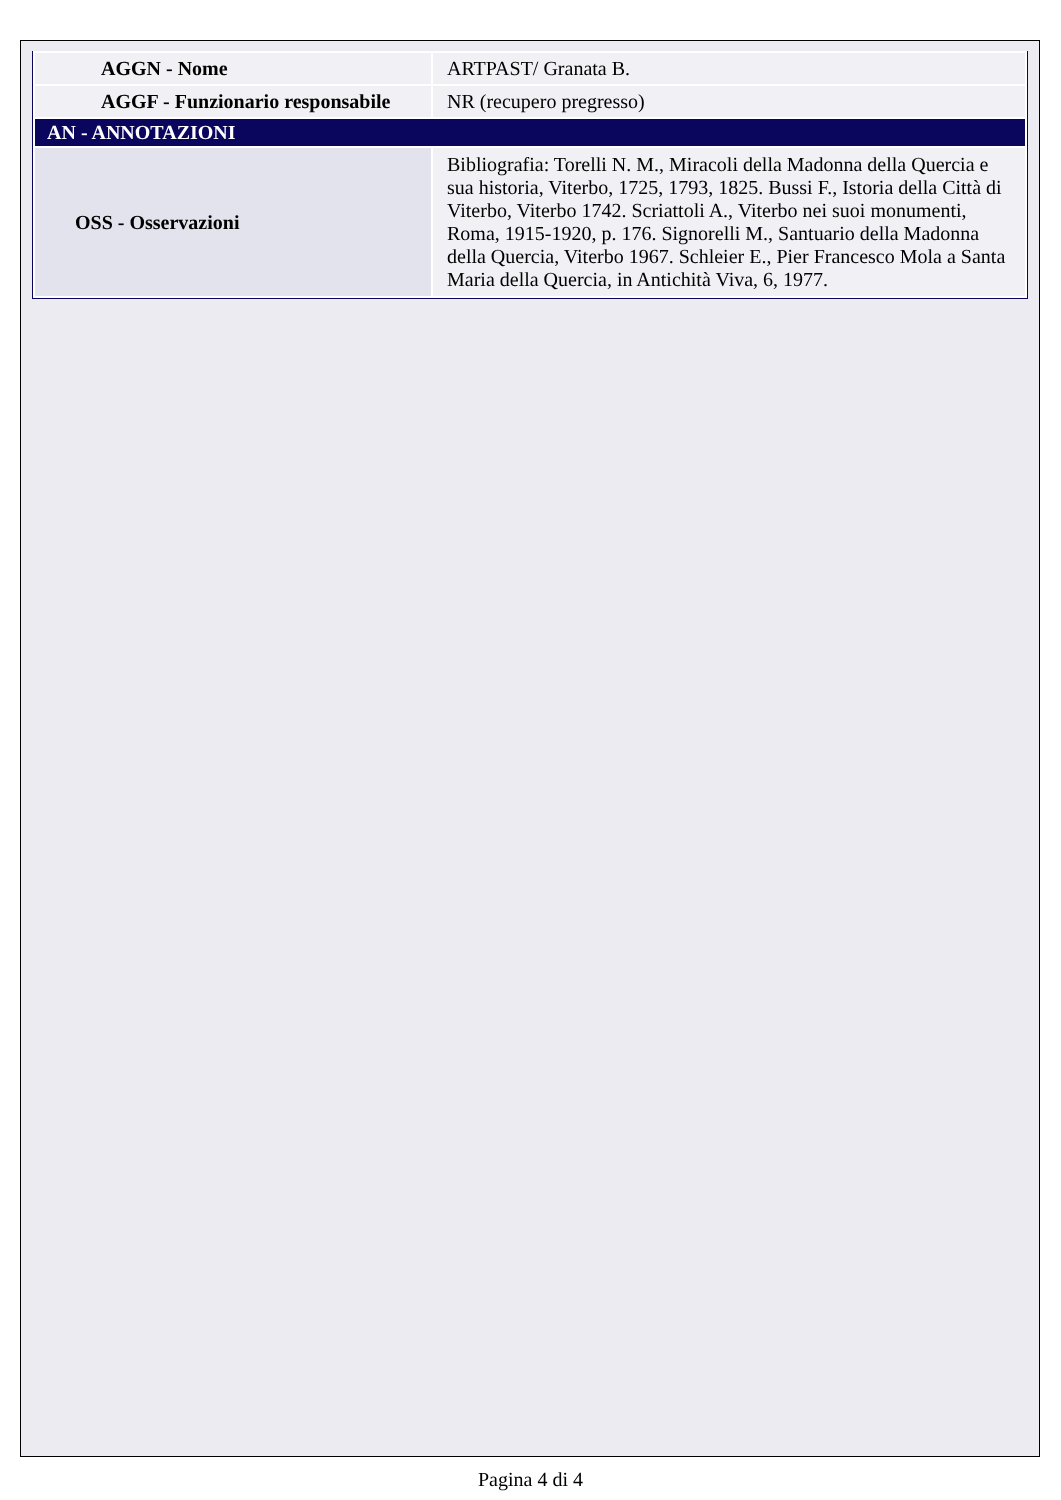| AGGN - Nome | ARTPAST/ Granata B. |
| AGGF - Funzionario responsabile | NR (recupero pregresso) |
| AN - ANNOTAZIONI | |
| OSS - Osservazioni | Bibliografia: Torelli N. M., Miracoli della Madonna della Quercia e sua historia, Viterbo, 1725, 1793, 1825. Bussi F., Istoria della Città di Viterbo, Viterbo 1742. Scriattoli A., Viterbo nei suoi monumenti, Roma, 1915-1920, p. 176. Signorelli M., Santuario della Madonna della Quercia, Viterbo 1967. Schleier E., Pier Francesco Mola a Santa Maria della Quercia, in Antichità Viva, 6, 1977. |
Pagina 4 di 4